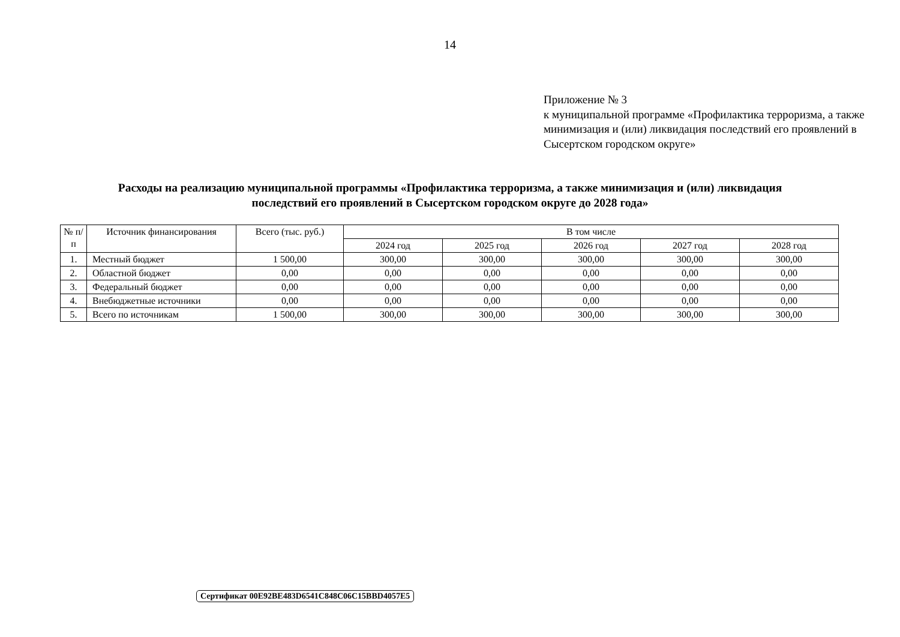14
Приложение № 3
к муниципальной программе «Профилактика терроризма, а также минимизация и (или) ликвидация последствий его проявлений в Сысертском городском округе»
Расходы на реализацию муниципальной программы «Профилактика терроризма, а также минимизация и (или) ликвидация последствий его проявлений в Сысертском городском округе до 2028 года»
| № п/п | Источник финансирования | Всего (тыс. руб.) | В том числе | | | | |
| --- | --- | --- | --- | --- | --- | --- | --- |
| | | | 2024 год | 2025 год | 2026 год | 2027 год | 2028 год |
| 1. | Местный бюджет | 1 500,00 | 300,00 | 300,00 | 300,00 | 300,00 | 300,00 |
| 2. | Областной бюджет | 0,00 | 0,00 | 0,00 | 0,00 | 0,00 | 0,00 |
| 3. | Федеральный бюджет | 0,00 | 0,00 | 0,00 | 0,00 | 0,00 | 0,00 |
| 4. | Внебюджетные источники | 0,00 | 0,00 | 0,00 | 0,00 | 0,00 | 0,00 |
| 5. | Всего по источникам | 1 500,00 | 300,00 | 300,00 | 300,00 | 300,00 | 300,00 |
Сертификат 00E92BE483D6541C848C06C15BBD4057E5